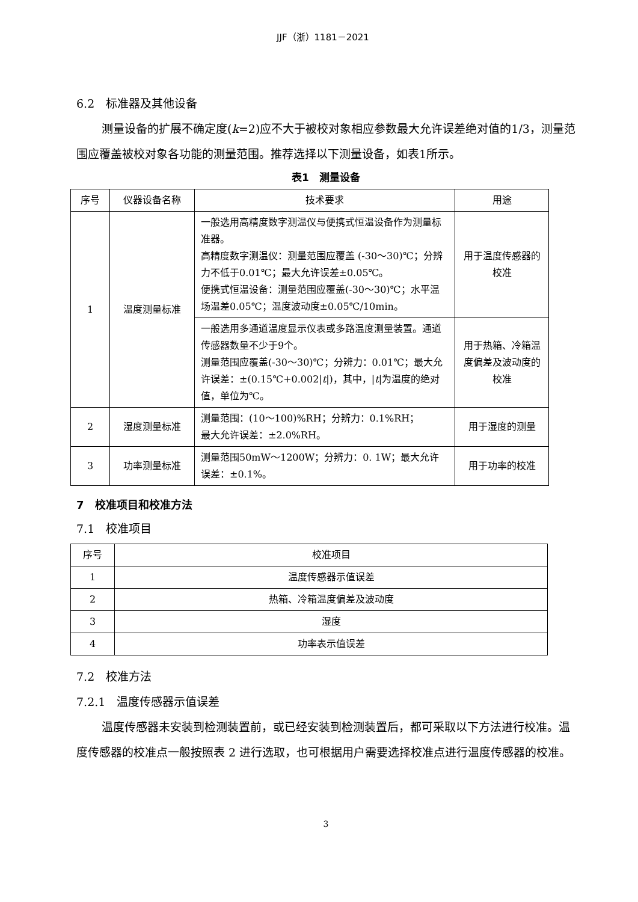JJF（浙）1181－2021
6.2　标准器及其他设备
测量设备的扩展不确定度(k=2)应不大于被校对象相应参数最大允许误差绝对值的1/3，测量范围应覆盖被校对象各功能的测量范围。推荐选择以下测量设备，如表1所示。
表1　测量设备
| 序号 | 仪器设备名称 | 技术要求 | 用途 |
| --- | --- | --- | --- |
| 1 | 温度测量标准 | 一般选用高精度数字测温仪与便携式恒温设备作为测量标准器。 高精度数字测温仪：测量范围应覆盖 (-30～30)℃；分辨力不低于0.01℃；最大允许误差±0.05℃。 便携式恒温设备：测量范围应覆盖(-30～30)℃；水平温场温差0.05℃；温度波动度±0.05℃/10min。 | 用于温度传感器的校准 |
| | | 一般选用多通道温度显示仪表或多路温度测量装置。通道传感器数量不少于9个。 测量范围应覆盖(-30～30)℃；分辨力：0.01℃；最大允许误差：±(0.15℃+0.002/ t /)，其中，/ t /为温度的绝对值，单位为℃。 | 用于热箱、冷箱温度偏差及波动度的校准 |
| 2 | 湿度测量标准 | 测量范围：(10～100)%RH；分辨力：0.1%RH； 最大允许误差：±2.0%RH。 | 用于湿度的测量 |
| 3 | 功率测量标准 | 测量范围50mW～1200W；分辨力：0. 1W；最大允许误差：±0.1%。 | 用于功率的校准 |
7　校准项目和校准方法
7.1　校准项目
| 序号 | 校准项目 |
| --- | --- |
| 1 | 温度传感器示值误差 |
| 2 | 热箱、冷箱温度偏差及波动度 |
| 3 | 湿度 |
| 4 | 功率表示值误差 |
7.2　校准方法
7.2.1　温度传感器示值误差
温度传感器未安装到检测装置前，或已经安装到检测装置后，都可采取以下方法进行校准。温度传感器的校准点一般按照表 2 进行选取，也可根据用户需要选择校准点进行温度传感器的校准。
3